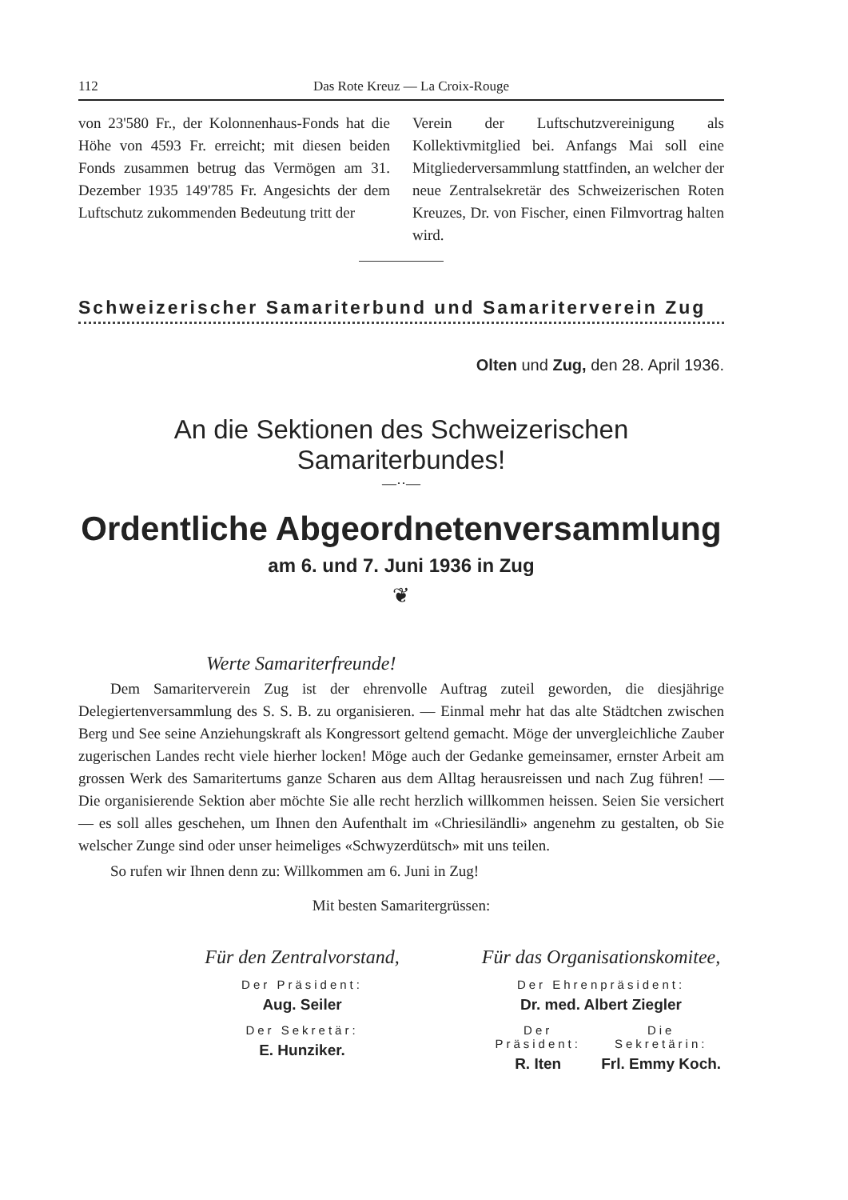112 Das Rote Kreuz — La Croix-Rouge
von 23'580 Fr., der Kolonnenhaus-Fonds hat die Höhe von 4593 Fr. erreicht; mit diesen beiden Fonds zusammen betrug das Vermögen am 31. Dezember 1935 149'785 Fr. Angesichts der dem Luftschutz zukommenden Bedeutung tritt der
Verein der Luftschutzvereinigung als Kollektivmitglied bei. Anfangs Mai soll eine Mitgliederversammlung stattfinden, an welcher der neue Zentralsekretär des Schweizerischen Roten Kreuzes, Dr. von Fischer, einen Filmvortrag halten wird.
Schweizerischer Samariterbund und Samariterverein Zug
Olten und Zug, den 28. April 1936.
An die Sektionen des Schweizerischen Samariterbundes!
—··—
Ordentliche Abgeordnetenversammlung
am 6. und 7. Juni 1936 in Zug
❦
Werte Samariterfreunde!
Dem Samariterverein Zug ist der ehrenvolle Auftrag zuteil geworden, die diesjährige Delegiertenversammlung des S. S. B. zu organisieren. — Einmal mehr hat das alte Städtchen zwischen Berg und See seine Anziehungskraft als Kongressort geltend gemacht. Möge der unvergleichliche Zauber zugerischen Landes recht viele hierher locken! Möge auch der Gedanke gemeinsamer, ernster Arbeit am grossen Werk des Samaritertums ganze Scharen aus dem Alltag herausreissen und nach Zug führen! — Die organisierende Sektion aber möchte Sie alle recht herzlich willkommen heissen. Seien Sie versichert — es soll alles geschehen, um Ihnen den Aufenthalt im «Chriesiländli» angenehm zu gestalten, ob Sie welscher Zunge sind oder unser heimeliges «Schwyzerdütsch» mit uns teilen.
So rufen wir Ihnen denn zu: Willkommen am 6. Juni in Zug!
Mit besten Samaritergrüssen:
Für den Zentralvorstand,
Der Präsident:
Aug. Seiler
Der Sekretär:
E. Hunziker.
Für das Organisationskomitee,
Der Ehrenpräsident:
Dr. med. Albert Ziegler
Der Präsident:
R. Iten
Die Sekretärin:
Frl. Emmy Koch.